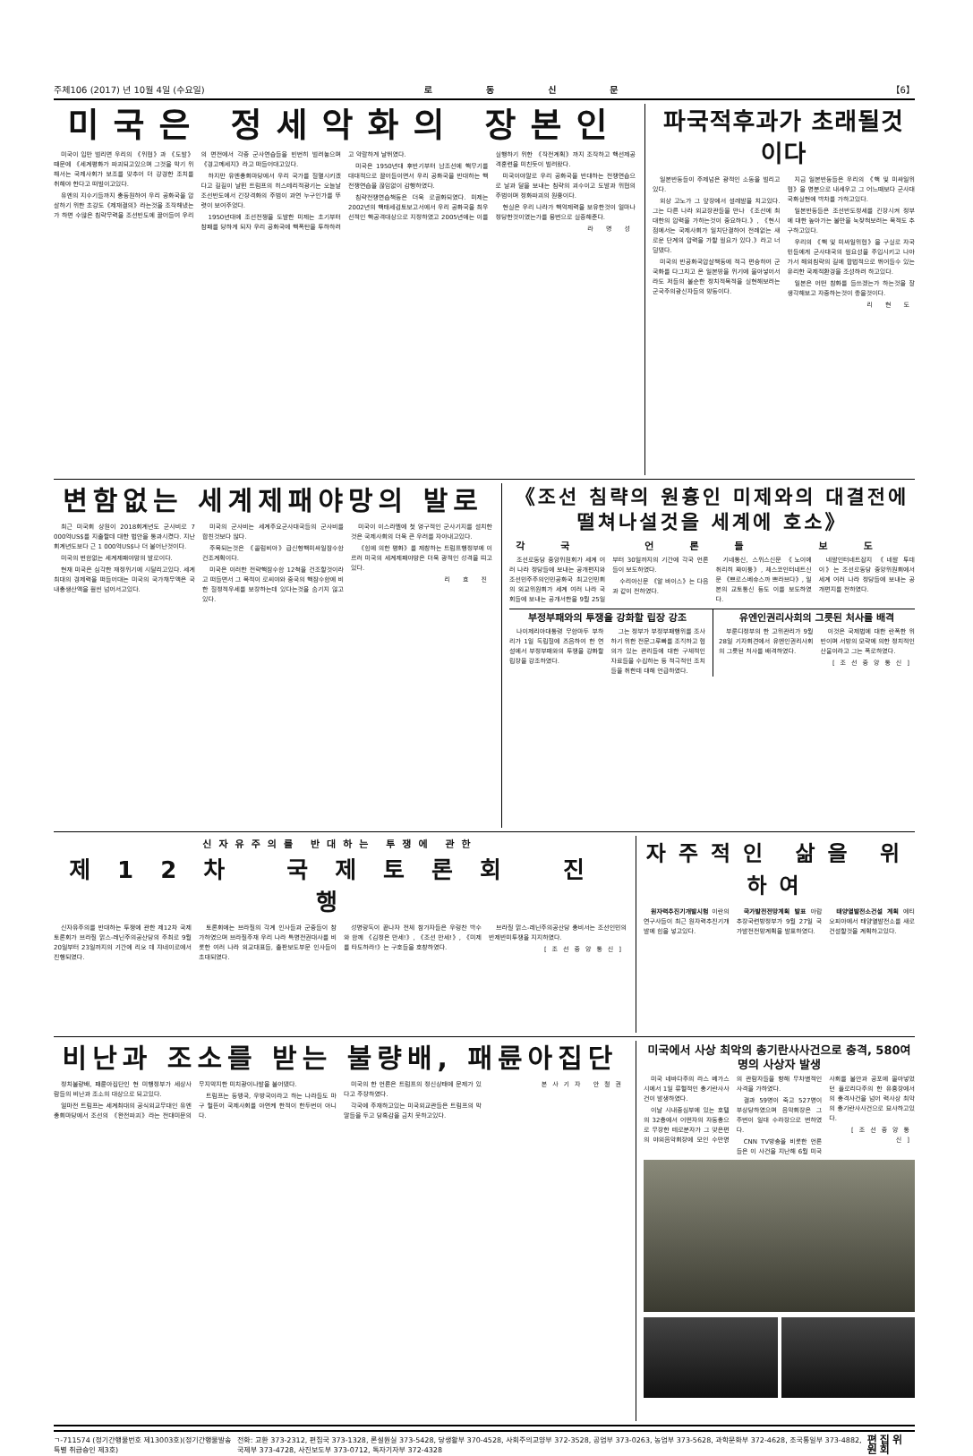주체106 (2017) 년 10월 4일 (수요일) 로동신문 【6】
미국은 정세악화의 장본인
미국이 입만 벌리면 우리의 《위협》과 《도발》때문에 《세계평화가 파괴되고있으며 그것을 막기 위해서는 국제사회가 보조를 맞추어 더 강경한 조치를 취해야 한다고 떠벌이고있다.
유엔의 지수기들까지 총동원하여 우리 공화국을 압살하기 위한 초강도《제재결의》라는것을 조작해냈는가 하면 수많은 침략무력을 조선반도에 끌어들여 우리의 면전에서 각종 군사연습들을 빈번히 벌려놓으며 《경고메세지》라고 떠들어대고있다.
하지만 유엔총회마당에서 우리 국가를 절멸시키겠다고 길길이 날뛴 트럼프의 히스테리적광기는 오늘날 조선반도에서 긴장격화의 주범이 과연 누구인가를 뚜렷이 보여주었다.
1950년대에 조선전쟁을 도발한 미제는 초기부터 참패를 당하게 되자 우리 공화국에 핵폭탄을 투하하려고 악랄하게 날뛰였다.
미국은 1950년대 후반기부터 남조선에 핵무기를 대대적으로 끌어들이면서 우리 공화국을 반대하는 핵전쟁연습을 끊임없이 감행하였다.
침략전쟁연습책동은 더욱 로골화되였다. 미제는 2002년의 핵태세검토보고서에서 우리 공화국을 최우선적인 핵공격대상으로 지정하였고 2005년에는 이를 실행하기 위한 《작전계획》까지 조작하고 핵선제공격훈련을 미친듯이 벌려왔다.
미국이야말로 우리 공화국을 반대하는 전쟁연습으로 날과 달을 보내는 침략의 괴수이고 도발과 위협의 주범이며 정화파괴의 원흉이다.
현실은 우리 나라가 핵억제력을 보유한것이 얼마나 정당한것이였는가를 웅변으로 실증해준다.
라 명 성
파국적후과가 초래될것이다
일본반동들이 주제넘은 광적인 소동을 벌리고있다.
외상 고노가 그 앞장에서 설레발을 치고있다. 그는 다른 나라 외교장관들을 만나 《조선에 최대한의 압력을 가하는것이 중요하다.》, 《현시점에서는 국제사회가 일치단결하여 전례없는 새로운 단계의 압력을 가할 필요가 있다.》라고 너덜댔다.
미국의 반공화국압살책동에 적극 편승하여 군국화를 다그치고 온 일본땅을 위기에 몰아넣어서라도 저들의 불순한 정치적목적을 실현해보려는 군국주의광신자들의 망동이다.
지금 일본반동들은 우리의 《핵 및 미싸일위협》을 명분으로 내세우고 그 어느때보다 군사대국화실현에 박차를 가하고있다.
일본반동들은 조선반도정세를 긴장시켜 정부에 대한 높아가는 불만을 눅잦혀보려는 목적도 추구하고있다.
우리의 《핵 및 미싸일위협》을 구실로 자국민들에게 군사대국의 필요성을 주입시키고 나아가서 해외침략의 길에 합법적으로 뛰여들수 있는 유리한 국제적환경을 조성하려 하고있다.
일본은 어떤 참화를 들쓰겠는가 하는것을 잘 생각해보고 자중하는것이 좋을것이다.
리 현 도
변함없는 세계제패야망의 발로
최근 미국회 상원이 2018회계년도 군사비로 7 000억US$를 지출할데 대한 법안을 통과시켰다. 지난 회계년도보다 근 1 000억US$나 더 불어난것이다.
미국의 변함없는 세계제패야망의 발로이다.
현재 미국은 심각한 재정위기에 시달리고있다. 세계최대의 경제력을 떠들어대는 미국의 국가채무액은 국내총생산액을 훨씬 넘어서고있다.
미국의 군사비는 세계주요군사대국들의 군사비를 합친것보다 많다.
주목되는것은 《콜럼비아》급신형핵미싸일잠수함 건조계획이다.
미국은 이러한 전략핵잠수함 12척을 건조할것이라고 떠들면서 그 목적이 로씨야와 중국의 핵잠수함에 비한 절정적우세를 보장하는데 있다는것을 숨기지 않고있다.
미국이 이스라엘에 첫 영구적인 군사기지를 설치한것은 국제사회의 더욱 큰 우려를 자아내고있다.
《힘에 의한 평화》를 제창하는 트럼프행정부에 이르러 미국의 세계제패야망은 더욱 광적인 성격을 띠고있다.
리 효 진
《조선 침략의 원흉인 미제와의 대결전에 떨쳐나설것을 세계에 호소》
각국 언론들 보도
조선로동당 중앙위원회가 세계 여러 나라 정당들에 보내는 공개편지와 조선민주주의인민공화국 최고인민회의 외교위원회가 세계 여러 나라 국회들에 보내는 공개서한을 9월 25일부터 30일까지의 기간에 각국 언론들이 보도하였다.
수리아신문 《알 바이스》는 다음과 같이 전하였다.
기네통신, 스위스신문 《노이에 취리히 짜이퉁》, 체스코인터네트신문 《쁘로스베슈스까 쁘라브다》, 일본의 교토통신 등도 이를 보도하였다.
네팔인터네트잡지 《네팔 투데이》는 조선로동당 중앙위원회에서 세계 여러 나라 정당들에 보내는 공개편지를 전하였다.
부정부패와의 투쟁을 강화할 립장 강조
나이제리아대통령 무함마두 부하리가 1일 독립절에 즈음하여 한 연설에서 부정부패와의 투쟁을 강화할 립장을 강조하였다.
그는 정부가 부정부패행위를 조사하기 위한 전문그루빠를 조직하고 협의가 있는 관리들에 대한 구체적인 자료들을 수집하는 등 적극적인 조치들을 취한데 대해 언급하였다.
유엔인권리사회의 그릇된 처사를 배격
부룬디정부의 한 고위관리가 9월 28일 기자회견에서 유엔인권리사회의 그릇된 처사를 배격하였다.
이것은 국제법에 대한 란폭한 위반이며 서방의 모략에 의한 정치적인 산물이라고 그는 폭로하였다.
[조선중앙통신]
신자유주의를 반대하는 투쟁에 관한
제12차 국제토론회 진행
신자유주의를 반대하는 투쟁에 관한 제12차 국제토론회가 브라질 맑스-레닌주의공산당의 주최로 9월 20일부터 23일까지의 기간에 리오 데 쟈네이로에서 진행되였다.
토론회에는 브라질의 각계 인사들과 군중들이 참가하였으며 브라질주재 우리 나라 특명전권대사를 비롯한 여러 나라 외교대표들, 출판보도부문 인사들이 초대되였다.
성명랑독이 끝나자 전체 참가자들은 우렁찬 박수와 함께 《김정은 만세!》, 《조선 만세!》, 《미제를 타도하라!》는 구호들을 호창하였다.
브라질 맑스-레닌주의공산당 총비서는 조선인민의 반제반미투쟁을 지지하였다.
[조선중앙통신]
자주적인 삶을 위하여
원자력추진기개발시험 이란의 연구사들이 최근 원자력추진기개발에 힘을 넣고있다.
국가발전전망계획 발표 아랍추장국련방정부가 9월 27일 국가발전전망계획을 발표하였다.
태양열발전소건설 계획 에티오피아에서 태양열발전소를 새로 건설할것을 계획하고있다.
비난과 조소를 받는 불량배, 패륜아집단
정치불량배, 패륜아집단인 현 미행정부가 세상사람들의 비난과 조소의 대상으로 되고있다.
얼마전 트럼프는 세계최대의 공식외교무대인 유엔총회마당에서 조선의 《완전파괴》라는 전대미문의 무지막지한 미치광이나발을 불어댔다.
트럼프는 동맹국, 우방국이라고 하는 나라들도 마구 헐뜯어 국제사회를 아연케 한적이 한두번이 아니다.
미국의 한 언론은 트럼프의 정신상태에 문제가 있다고 주장하였다.
각국에 주재하고있는 미국외교관들은 트럼프의 막말들을 두고 당혹감을 금치 못하고있다.
본사기자 안철권
미국에서 사상 최악의 총기란사사건으로 충격, 580여명의 사상자 발생
미국 네바다주의 라스 베가스시에서 1일 류혈적인 총기란사사건이 발생하였다.
이날 시내중심부에 있는 호텔의 32층에서 어떤자의 자동총으로 무장한 테로분자가 그 맞은편의 야외음악회장에 모인 수만명의 관람자들을 향해 무차별적인 사격을 가하였다.
결과 59명이 죽고 527명이 부상당하였으며 음악회장은 그 주변이 일대 수라장으로 변하였다.
CNN TV방송을 비롯한 언론들은 이 사건을 지난해 6월 미국사회를 불안과 공포에 몰아넣었던 플로리다주의 한 유흥장에서의 총격사건을 넘어 력사상 최악의 총기란사사건으로 묘사하고있다.
[조선중앙통신]
ㄱ-711574 (정기간행물번호 제13003호)(정기간행물발송특별 취급승인 제3호) 전화: 교환 373-2312, 편집국 373-1328, 론설원실 373-5428, 당생활부 370-4528, 사회주의교양부 372-3528, 공업부 373-0263, 농업부 373-5628, 과학문화부 372-4628, 조국통일부 373-4882, 국제부 373-4728, 사진보도부 373-0712, 독자기자부 372-4328 편집위원회